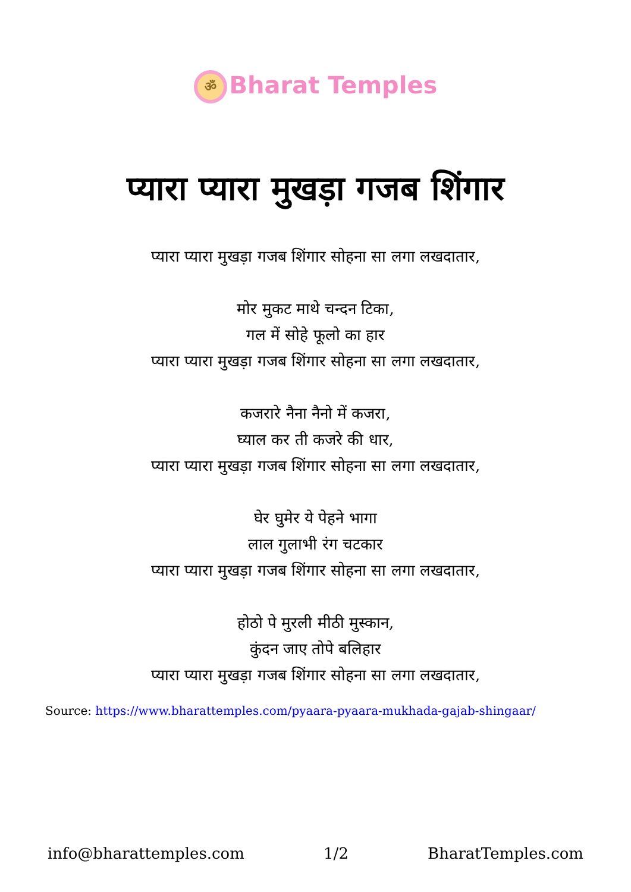ॐ Bharat Temples
प्यारा प्यारा मुखड़ा गजब शिंगार
प्यारा प्यारा मुखड़ा गजब शिंगार सोहना सा लगा लखदातार,
मोर मुकट माथे चन्दन टिका,
गल में सोहे फूलो का हार
प्यारा प्यारा मुखड़ा गजब शिंगार सोहना सा लगा लखदातार,
कजरारे नैना नैनो में कजरा,
घ्याल कर ती कजरे की धार,
प्यारा प्यारा मुखड़ा गजब शिंगार सोहना सा लगा लखदातार,
घेर घुमेर ये पेहने भागा
लाल गुलाभी रंग चटकार
प्यारा प्यारा मुखड़ा गजब शिंगार सोहना सा लगा लखदातार,
होठो पे मुरली मीठी मुस्कान,
कुंदन जाए तोपे बलिहार
प्यारा प्यारा मुखड़ा गजब शिंगार सोहना सा लगा लखदातार,
Source: https://www.bharattemples.com/pyaara-pyaara-mukhada-gajab-shingaar/
info@bharattemples.com 1/2 BharatTemples.com